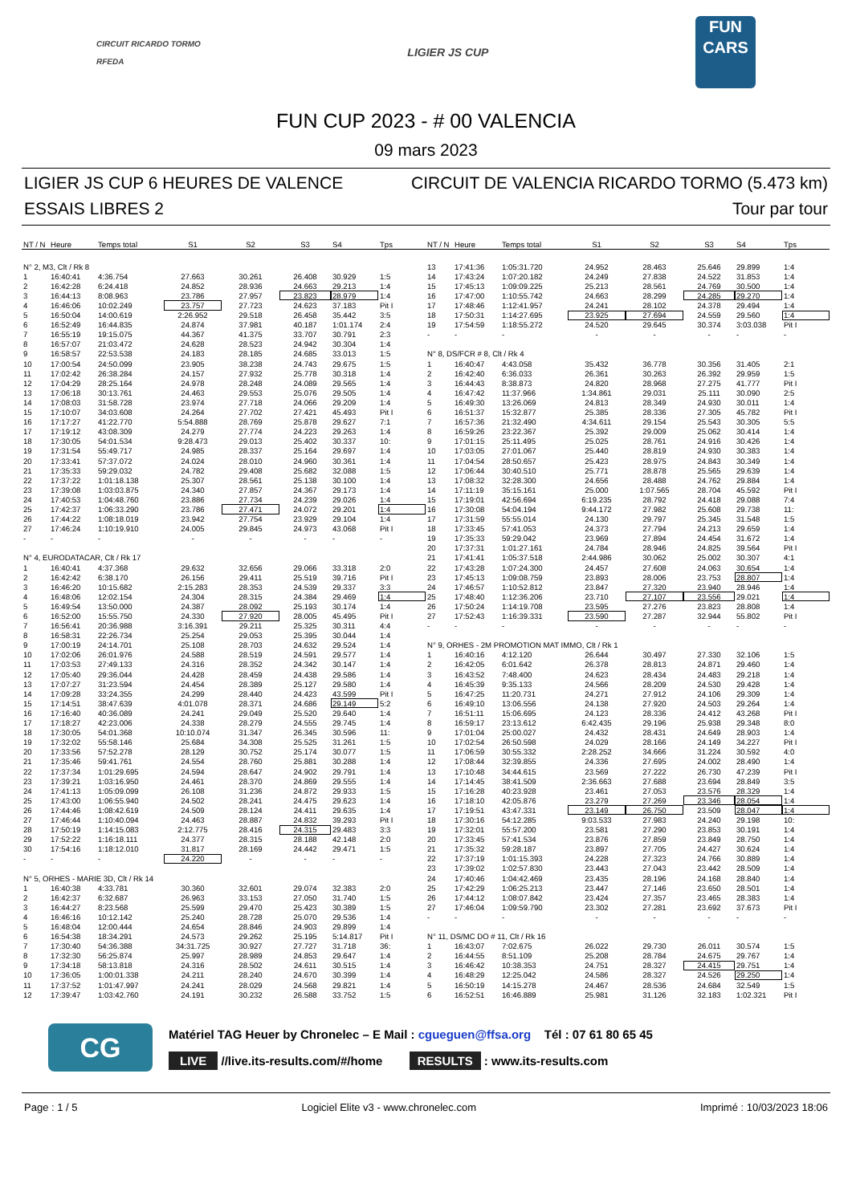CIRCUIT RICARDO TORMO
RFEDA
LIGIER JS CUP
FUN
CARS
FUN CUP 2023 - # 00 VALENCIA
09 mars 2023
LIGIER JS CUP 6 HEURES DE VALENCE CIRCUIT DE VALENCIA RICARDO TORMO (5.473 km)
ESSAIS LIBRES 2 Tour par tour
| NT / N | Heure | Temps total | S1 | S2 | S3 | S4 | Tps |
| --- | --- | --- | --- | --- | --- | --- | --- |
| N° 2, M3, Clt / Rk 8 | | | | | | | |
| 1 | 16:40:41 | 4:36.754 | 27.663 | 30.261 | 26.408 | 30.929 | 1:5 |
| 2 | 16:42:28 | 6:24.418 | 24.852 | 28.936 | 24.663 | 29.213 | 1:4 |
| 3 | 16:44:13 | 8:08.963 | 23.786 | 27.957 | 23.823 | 28.979 | 1:4 |
| 4 | 16:46:06 | 10:02.249 | 23.757 | 27.723 | 24.623 | 37.183 | Pit I |
| 5 | 16:50:04 | 14:00.619 | 2:26.952 | 29.518 | 26.458 | 35.442 | 3:5 |
| 6 | 16:52:49 | 16:44.835 | 24.874 | 37.981 | 40.187 | 1:01.174 | 2:4 |
| 7 | 16:55:19 | 19:15.075 | 44.367 | 41.375 | 33.707 | 30.791 | 2:3 |
| 8 | 16:57:07 | 21:03.472 | 24.628 | 28.523 | 24.942 | 30.304 | 1:4 |
| 9 | 16:58:57 | 22:53.538 | 24.183 | 28.185 | 24.685 | 33.013 | 1:5 |
| 10 | 17:00:54 | 24:50.099 | 23.905 | 38.238 | 24.743 | 29.675 | 1:5 |
| 11 | 17:02:42 | 26:38.284 | 24.157 | 27.932 | 25.778 | 30.318 | 1:4 |
| 12 | 17:04:29 | 28:25.164 | 24.978 | 28.248 | 24.089 | 29.565 | 1:4 |
| 13 | 17:06:18 | 30:13.761 | 24.463 | 29.553 | 25.076 | 29.505 | 1:4 |
| 14 | 17:08:03 | 31:58.728 | 23.974 | 27.718 | 24.066 | 29.209 | 1:4 |
| 15 | 17:10:07 | 34:03.608 | 24.264 | 27.702 | 27.421 | 45.493 | Pit I |
| 16 | 17:17:27 | 41:22.770 | 5:54.888 | 28.769 | 25.878 | 29.627 | 7:1 |
| 17 | 17:19:12 | 43:08.309 | 24.279 | 27.774 | 24.223 | 29.263 | 1:4 |
| 18 | 17:30:05 | 54:01.534 | 9:28.473 | 29.013 | 25.402 | 30.337 | 10: |
| 19 | 17:31:54 | 55:49.717 | 24.985 | 28.337 | 25.164 | 29.697 | 1:4 |
| 20 | 17:33:41 | 57:37.072 | 24.024 | 28.010 | 24.960 | 30.361 | 1:4 |
| 21 | 17:35:33 | 59:29.032 | 24.782 | 29.408 | 25.682 | 32.088 | 1:5 |
| 22 | 17:37:22 | 1:01:18.138 | 25.307 | 28.561 | 25.138 | 30.100 | 1:4 |
| 23 | 17:39:08 | 1:03:03.875 | 24.340 | 27.857 | 24.367 | 29.173 | 1:4 |
| 24 | 17:40:53 | 1:04:48.760 | 23.886 | 27.734 | 24.239 | 29.026 | 1:4 |
| 25 | 17:42:37 | 1:06:33.290 | 23.786 | 27.471 | 24.072 | 29.201 | 1:4 |
| 26 | 17:44:22 | 1:08:18.019 | 23.942 | 27.754 | 23.929 | 29.104 | 1:4 |
| 27 | 17:46:24 | 1:10:19.910 | 24.005 | 29.845 | 24.973 | 43.068 | Pit I |
| - | - | - | - | - | - | - | - |
| N° 4, EURODATACAR, Clt / Rk 17 | | | | | | | |
| 1 | 16:40:41 | 4:37.368 | 29.632 | 32.656 | 29.066 | 33.318 | 2:0 |
| 2 | 16:42:42 | 6:38.170 | 26.156 | 29.411 | 25.519 | 39.716 | Pit I |
| 3 | 16:46:20 | 10:15.682 | 2:15.283 | 28.353 | 24.539 | 29.337 | 3:3 |
| 4 | 16:48:06 | 12:02.154 | 24.304 | 28.315 | 24.384 | 29.469 | 1:4 |
| 5 | 16:49:54 | 13:50.000 | 24.387 | 28.092 | 25.193 | 30.174 | 1:4 |
| 6 | 16:52:00 | 15:55.750 | 24.330 | 27.920 | 28.005 | 45.495 | Pit I |
| 7 | 16:56:41 | 20:36.988 | 3:16.391 | 29.211 | 25.325 | 30.311 | 4:4 |
| 8 | 16:58:31 | 22:26.734 | 25.254 | 29.053 | 25.395 | 30.044 | 1:4 |
| 9 | 17:00:19 | 24:14.701 | 25.108 | 28.703 | 24.632 | 29.524 | 1:4 |
| 10 | 17:02:06 | 26:01.976 | 24.588 | 28.519 | 24.591 | 29.577 | 1:4 |
| 11 | 17:03:53 | 27:49.133 | 24.316 | 28.352 | 24.342 | 30.147 | 1:4 |
| 12 | 17:05:40 | 29:36.044 | 24.428 | 28.459 | 24.438 | 29.586 | 1:4 |
| 13 | 17:07:27 | 31:23.594 | 24.454 | 28.389 | 25.127 | 29.580 | 1:4 |
| 14 | 17:09:28 | 33:24.355 | 24.299 | 28.440 | 24.423 | 43.599 | Pit I |
| 15 | 17:14:51 | 38:47.639 | 4:01.078 | 28.371 | 24.686 | 29.149 | 5:2 |
| 16 | 17:16:40 | 40:36.089 | 24.241 | 29.049 | 25.520 | 29.640 | 1:4 |
| 17 | 17:18:27 | 42:23.006 | 24.338 | 28.279 | 24.555 | 29.745 | 1:4 |
| 18 | 17:30:05 | 54:01.368 | 10:10.074 | 31.347 | 26.345 | 30.596 | 11: |
| 19 | 17:32:02 | 55:58.146 | 25.684 | 34.308 | 25.525 | 31.261 | 1:5 |
| 20 | 17:33:56 | 57:52.278 | 28.129 | 30.752 | 25.174 | 30.077 | 1:5 |
| 21 | 17:35:46 | 59:41.761 | 24.554 | 28.760 | 25.881 | 30.288 | 1:4 |
| 22 | 17:37:34 | 1:01:29.695 | 24.594 | 28.647 | 24.902 | 29.791 | 1:4 |
| 23 | 17:39:21 | 1:03:16.950 | 24.461 | 28.370 | 24.869 | 29.555 | 1:4 |
| 24 | 17:41:13 | 1:05:09.099 | 26.108 | 31.236 | 24.872 | 29.933 | 1:5 |
| 25 | 17:43:00 | 1:06:55.940 | 24.502 | 28.241 | 24.475 | 29.623 | 1:4 |
| 26 | 17:44:46 | 1:08:42.619 | 24.509 | 28.124 | 24.411 | 29.635 | 1:4 |
| 27 | 17:46:44 | 1:10:40.094 | 24.463 | 28.887 | 24.832 | 39.293 | Pit I |
| 28 | 17:50:19 | 1:14:15.083 | 2:12.775 | 28.416 | 24.315 | 29.483 | 3:3 |
| 29 | 17:52:22 | 1:16:18.111 | 24.377 | 28.315 | 28.188 | 42.148 | 2:0 |
| 30 | 17:54:16 | 1:18:12.010 | 31.817 | 28.169 | 24.442 | 29.471 | 1:5 |
| - | - | - | 24.220 | - | - | - | - |
| N° 5, ORHES - MARIE 3D, Clt / Rk 14 | | | | | | | |
| 1 | 16:40:38 | 4:33.781 | 30.360 | 32.601 | 29.074 | 32.383 | 2:0 |
| 2 | 16:42:37 | 6:32.687 | 26.963 | 33.153 | 27.050 | 31.740 | 1:5 |
| 3 | 16:44:27 | 8:23.568 | 25.599 | 29.470 | 25.423 | 30.389 | 1:5 |
| 4 | 16:46:16 | 10:12.142 | 25.240 | 28.728 | 25.070 | 29.536 | 1:4 |
| 5 | 16:48:04 | 12:00.444 | 24.654 | 28.846 | 24.903 | 29.899 | 1:4 |
| 6 | 16:54:38 | 18:34.291 | 24.573 | 29.262 | 25.195 | 5:14.817 | Pit I |
| 7 | 17:30:40 | 54:36.388 | 34:31.725 | 30.927 | 27.727 | 31.718 | 36: |
| 8 | 17:32:30 | 56:25.874 | 25.997 | 28.989 | 24.853 | 29.647 | 1:4 |
| 9 | 17:34:18 | 58:13.818 | 24.316 | 28.502 | 24.611 | 30.515 | 1:4 |
| 10 | 17:36:05 | 1:00:01.338 | 24.211 | 28.240 | 24.670 | 30.399 | 1:4 |
| 11 | 17:37:52 | 1:01:47.997 | 24.241 | 28.029 | 24.568 | 29.821 | 1:4 |
| 12 | 17:39:47 | 1:03:42.760 | 24.191 | 30.232 | 26.588 | 33.752 | 1:5 |
| NT / N | Heure | Temps total | S1 | S2 | S3 | S4 | Tps |
| --- | --- | --- | --- | --- | --- | --- | --- |
| 13 | 17:41:36 | 1:05:31.720 | 24.952 | 28.463 | 25.646 | 29.899 | 1:4 |
| 14 | 17:43:24 | 1:07:20.182 | 24.249 | 27.838 | 24.522 | 31.853 | 1:4 |
| 15 | 17:45:13 | 1:09:09.225 | 25.213 | 28.561 | 24.769 | 30.500 | 1:4 |
| 16 | 17:47:00 | 1:10:55.742 | 24.663 | 28.299 | 24.285 | 29.270 | 1:4 |
| 17 | 17:48:46 | 1:12:41.957 | 24.241 | 28.102 | 24.378 | 29.494 | 1:4 |
| 18 | 17:50:31 | 1:14:27.695 | 23.925 | 27.694 | 24.559 | 29.560 | 1:4 |
| 19 | 17:54:59 | 1:18:55.272 | 24.520 | 29.645 | 30.374 | 3:03.038 | Pit I |
| - | - | - | - | - | - | - | - |
| N° 8, DS/FCR # 8, Clt / Rk 4 | | | | | | | |
| 1 | 16:40:47 | 4:43.058 | 35.432 | 36.778 | 30.356 | 31.405 | 2:1 |
| 2 | 16:42:40 | 6:36.033 | 26.361 | 30.263 | 26.392 | 29.959 | 1:5 |
| 3 | 16:44:43 | 8:38.873 | 24.820 | 28.968 | 27.275 | 41.777 | Pit I |
| 4 | 16:47:42 | 11:37.966 | 1:34.861 | 29.031 | 25.111 | 30.090 | 2:5 |
| 5 | 16:49:30 | 13:26.069 | 24.813 | 28.349 | 24.930 | 30.011 | 1:4 |
| 6 | 16:51:37 | 15:32.877 | 25.385 | 28.336 | 27.305 | 45.782 | Pit I |
| 7 | 16:57:36 | 21:32.490 | 4:34.611 | 29.154 | 25.543 | 30.305 | 5:5 |
| 8 | 16:59:26 | 23:22.367 | 25.392 | 29.009 | 25.062 | 30.414 | 1:4 |
| 9 | 17:01:15 | 25:11.495 | 25.025 | 28.761 | 24.916 | 30.426 | 1:4 |
| 10 | 17:03:05 | 27:01.067 | 25.440 | 28.819 | 24.930 | 30.383 | 1:4 |
| 11 | 17:04:54 | 28:50.657 | 25.423 | 28.975 | 24.843 | 30.349 | 1:4 |
| 12 | 17:06:44 | 30:40.510 | 25.771 | 28.878 | 25.565 | 29.639 | 1:4 |
| 13 | 17:08:32 | 32:28.300 | 24.656 | 28.488 | 24.762 | 29.884 | 1:4 |
| 14 | 17:11:19 | 35:15.161 | 25.000 | 1:07.565 | 28.704 | 45.592 | Pit I |
| 15 | 17:19:01 | 42:56.694 | 6:19.235 | 28.792 | 24.418 | 29.088 | 7:4 |
| 16 | 17:30:08 | 54:04.194 | 9:44.172 | 27.982 | 25.608 | 29.738 | 11: |
| 17 | 17:31:59 | 55:55.014 | 24.130 | 29.797 | 25.345 | 31.548 | 1:5 |
| 18 | 17:33:45 | 57:41.053 | 24.373 | 27.794 | 24.213 | 29.659 | 1:4 |
| 19 | 17:35:33 | 59:29.042 | 23.969 | 27.894 | 24.454 | 31.672 | 1:4 |
| 20 | 17:37:31 | 1:01:27.161 | 24.784 | 28.946 | 24.825 | 39.564 | Pit I |
| 21 | 17:41:41 | 1:05:37.518 | 2:44.986 | 30.062 | 25.002 | 30.307 | 4:1 |
| 22 | 17:43:28 | 1:07:24.300 | 24.457 | 27.608 | 24.063 | 30.654 | 1:4 |
| 23 | 17:45:13 | 1:09:08.759 | 23.893 | 28.006 | 23.753 | 28.807 | 1:4 |
| 24 | 17:46:57 | 1:10:52.812 | 23.847 | 27.320 | 23.940 | 28.946 | 1:4 |
| 25 | 17:48:40 | 1:12:36.206 | 23.710 | 27.107 | 23.556 | 29.021 | 1:4 |
| 26 | 17:50:24 | 1:14:19.708 | 23.595 | 27.276 | 23.823 | 28.808 | 1:4 |
| 27 | 17:52:43 | 1:16:39.331 | 23.590 | 27.287 | 32.944 | 55.802 | Pit I |
| - | - | - | - | - | - | - | - |
| N° 9, ORHES - 2M PROMOTION MAT IMMO, Clt / Rk 1 | | | | | | | |
| 1 | 16:40:16 | 4:12.120 | 26.644 | 30.497 | 27.330 | 32.106 | 1:5 |
| 2 | 16:42:05 | 6:01.642 | 26.378 | 28.813 | 24.871 | 29.460 | 1:4 |
| 3 | 16:43:52 | 7:48.400 | 24.623 | 28.434 | 24.483 | 29.218 | 1:4 |
| 4 | 16:45:39 | 9:35.133 | 24.566 | 28.209 | 24.530 | 29.428 | 1:4 |
| 5 | 16:47:25 | 11:20.731 | 24.271 | 27.912 | 24.106 | 29.309 | 1:4 |
| 6 | 16:49:10 | 13:06.556 | 24.138 | 27.920 | 24.503 | 29.264 | 1:4 |
| 7 | 16:51:11 | 15:06.695 | 24.123 | 28.336 | 24.412 | 43.268 | Pit I |
| 8 | 16:59:17 | 23:13.612 | 6:42.435 | 29.196 | 25.938 | 29.348 | 8:0 |
| 9 | 17:01:04 | 25:00.027 | 24.432 | 28.431 | 24.649 | 28.903 | 1:4 |
| 10 | 17:02:54 | 26:50.598 | 24.029 | 28.166 | 24.149 | 34.227 | Pit I |
| 11 | 17:06:59 | 30:55.332 | 2:28.252 | 34.666 | 31.224 | 30.592 | 4:0 |
| 12 | 17:08:44 | 32:39.855 | 24.336 | 27.695 | 24.002 | 28.490 | 1:4 |
| 13 | 17:10:48 | 34:44.615 | 23.569 | 27.222 | 26.730 | 47.239 | Pit I |
| 14 | 17:14:45 | 38:41.509 | 2:36.663 | 27.688 | 23.694 | 28.849 | 3:5 |
| 15 | 17:16:28 | 40:23.928 | 23.461 | 27.053 | 23.576 | 28.329 | 1:4 |
| 16 | 17:18:10 | 42:05.876 | 23.279 | 27.269 | 23.346 | 28.054 | 1:4 |
| 17 | 17:19:51 | 43:47.331 | 23.149 | 26.750 | 23.509 | 28.047 | 1:4 |
| 18 | 17:30:16 | 54:12.285 | 9:03.533 | 27.983 | 24.240 | 29.198 | 10: |
| 19 | 17:32:01 | 55:57.200 | 23.581 | 27.290 | 23.853 | 30.191 | 1:4 |
| 20 | 17:33:45 | 57:41.534 | 23.876 | 27.859 | 23.849 | 28.750 | 1:4 |
| 21 | 17:35:32 | 59:28.187 | 23.897 | 27.705 | 24.427 | 30.624 | 1:4 |
| 22 | 17:37:19 | 1:01:15.393 | 24.228 | 27.323 | 24.766 | 30.889 | 1:4 |
| 23 | 17:39:02 | 1:02:57.830 | 23.443 | 27.043 | 23.442 | 28.509 | 1:4 |
| 24 | 17:40:46 | 1:04:42.469 | 23.435 | 28.196 | 24.168 | 28.840 | 1:4 |
| 25 | 17:42:29 | 1:06:25.213 | 23.447 | 27.146 | 23.650 | 28.501 | 1:4 |
| 26 | 17:44:12 | 1:08:07.842 | 23.424 | 27.357 | 23.465 | 28.383 | 1:4 |
| 27 | 17:46:04 | 1:09:59.790 | 23.302 | 27.281 | 23.692 | 37.673 | Pit I |
| - | - | - | - | - | - | - | - |
| N° 11, DS/MC DO # 11, Clt / Rk 16 | | | | | | | |
| 1 | 16:43:07 | 7:02.675 | 26.022 | 29.730 | 26.011 | 30.574 | 1:5 |
| 2 | 16:44:55 | 8:51.109 | 25.208 | 28.784 | 24.675 | 29.767 | 1:4 |
| 3 | 16:46:42 | 10:38.353 | 24.751 | 28.327 | 24.415 | 29.751 | 1:4 |
| 4 | 16:48:29 | 12:25.042 | 24.586 | 28.327 | 24.526 | 29.250 | 1:4 |
| 5 | 16:50:19 | 14:15.278 | 24.467 | 28.536 | 24.684 | 32.549 | 1:5 |
| 6 | 16:52:51 | 16:46.889 | 25.981 | 31.126 | 32.183 | 1:02.321 | Pit I |
CG
Matériel TAG Heuer by Chronelec – E Mail : cgueguen@ffsa.org Tél : 07 61 80 65 45
LIVE //live.its-results.com/#/home RESULTS : www.its-results.com
Page : 1 / 5 Logiciel Elite v3 - www.chronelec.com Imprimé : 10/03/2023 18:06